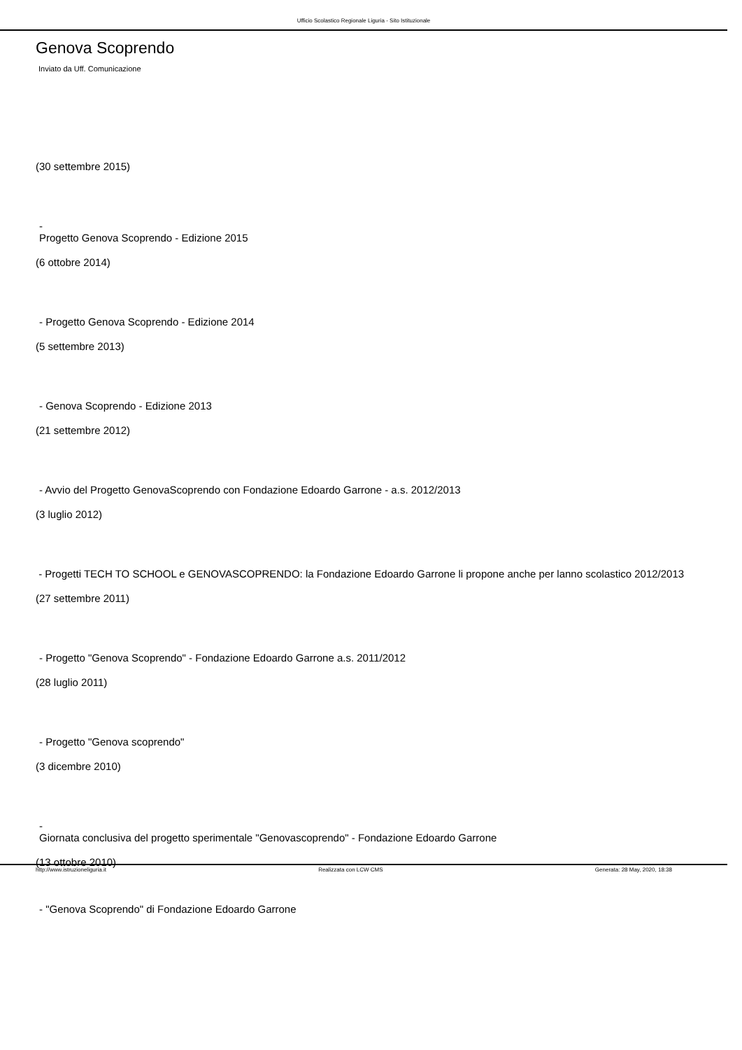Ufficio Scolastico Regionale Liguria - Sito Istituzionale
Genova Scoprendo
Inviato da Uff. Comunicazione
(30 settembre 2015)
-
Progetto Genova Scoprendo - Edizione 2015
(6 ottobre 2014)
- Progetto Genova Scoprendo - Edizione 2014
(5 settembre 2013)
- Genova Scoprendo - Edizione 2013
(21 settembre 2012)
- Avvio del Progetto GenovaScoprendo con Fondazione Edoardo Garrone - a.s. 2012/2013
(3 luglio 2012)
- Progetti TECH TO SCHOOL e GENOVASCOPRENDO: la Fondazione Edoardo Garrone li propone anche per lanno scolastico 2012/2013
(27 settembre 2011)
- Progetto "Genova Scoprendo" - Fondazione Edoardo Garrone a.s. 2011/2012
(28 luglio 2011)
- Progetto "Genova scoprendo"
(3 dicembre 2010)
-
Giornata conclusiva del progetto sperimentale "Genovascoprendo" - Fondazione Edoardo Garrone
(13 ottobre 2010)
- "Genova Scoprendo" di Fondazione Edoardo Garrone
http://www.istruzioneliguria.it Realizzata con LCW CMS Generata: 28 May, 2020, 18:38